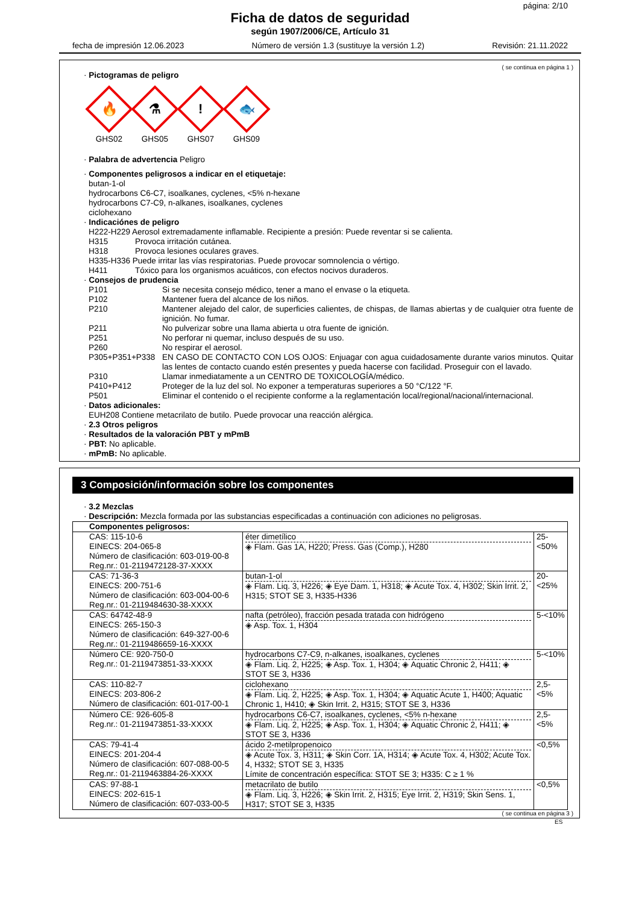página: 2/10
Ficha de datos de seguridad
según 1907/2006/CE, Artículo 31
fecha de impresión 12.06.2023 Número de versión 1.3 (sustituye la versión 1.2) Revisión: 21.11.2022
( se continua en página 1 )
· Pictogramas de peligro
🔥
GHS02
⚗
GHS05
!
GHS07
🐟
GHS09
· Palabra de advertencia Peligro
· Componentes peligrosos a indicar en el etiquetaje:
butan-1-ol
hydrocarbons C6-C7, isoalkanes, cyclenes, <5% n-hexane
hydrocarbons C7-C9, n-alkanes, isoalkanes, cyclenes
ciclohexano
· Indicaciónes de peligro
H222-H229 Aerosol extremadamente inflamable. Recipiente a presión: Puede reventar si se calienta.
H315 Provoca irritación cutánea.
H318 Provoca lesiones oculares graves.
H335-H336 Puede irritar las vías respiratorias. Puede provocar somnolencia o vértigo.
H411 Tóxico para los organismos acuáticos, con efectos nocivos duraderos.
· Consejos de prudencia
P101 Si se necesita consejo médico, tener a mano el envase o la etiqueta.
P102 Mantener fuera del alcance de los niños.
P210 Mantener alejado del calor, de superficies calientes, de chispas, de llamas abiertas y de cualquier otra fuente de ignición. No fumar.
P211 No pulverizar sobre una llama abierta u otra fuente de ignición.
P251 No perforar ni quemar, incluso después de su uso.
P260 No respirar el aerosol.
P305+P351+P338 EN CASO DE CONTACTO CON LOS OJOS: Enjuagar con agua cuidadosamente durante varios minutos. Quitar las lentes de contacto cuando estén presentes y pueda hacerse con facilidad. Proseguir con el lavado.
P310 Llamar inmediatamente a un CENTRO DE TOXICOLOGÍA/médico.
P410+P412 Proteger de la luz del sol. No exponer a temperaturas superiores a 50 °C/122 °F.
P501 Eliminar el contenido o el recipiente conforme a la reglamentación local/regional/nacional/internacional.
· Datos adicionales:
EUH208 Contiene metacrilato de butilo. Puede provocar una reacción alérgica.
· 2.3 Otros peligros
· Resultados de la valoración PBT y mPmB
· PBT: No aplicable.
· mPmB: No aplicable.
3 Composición/información sobre los componentes
· 3.2 Mezclas
· Descripción: Mezcla formada por las substancias especificadas a continuación con adiciones no peligrosas.
| Componentes peligrosos: | | |
| CAS: 115-10-6 EINECS: 204-065-8 Número de clasificación: 603-019-00-8 Reg.nr.: 01-2119472128-37-XXXX | éter dimetílico ◈ Flam. Gas 1A, H220; Press. Gas (Comp.), H280 | 25-<50% |
| CAS: 71-36-3 EINECS: 200-751-6 Número de clasificación: 603-004-00-6 Reg.nr.: 01-2119484630-38-XXXX | butan-1-ol ◈ Flam. Liq. 3, H226; ◈ Eye Dam. 1, H318; ◈ Acute Tox. 4, H302; Skin Irrit. 2, H315; STOT SE 3, H335-H336 | 20-<25% |
| CAS: 64742-48-9 EINECS: 265-150-3 Número de clasificación: 649-327-00-6 Reg.nr.: 01-2119486659-16-XXXX | nafta (petróleo), fracción pesada tratada con hidrógeno ◈ Asp. Tox. 1, H304 | 5-<10% |
| Número CE: 920-750-0 Reg.nr.: 01-2119473851-33-XXXX | hydrocarbons C7-C9, n-alkanes, isoalkanes, cyclenes ◈ Flam. Liq. 2, H225; ◈ Asp. Tox. 1, H304; ◈ Aquatic Chronic 2, H411; ◈ STOT SE 3, H336 | 5-<10% |
| CAS: 110-82-7 EINECS: 203-806-2 Número de clasificación: 601-017-00-1 | ciclohexano ◈ Flam. Liq. 2, H225; ◈ Asp. Tox. 1, H304; ◈ Aquatic Acute 1, H400; Aquatic Chronic 1, H410; ◈ Skin Irrit. 2, H315; STOT SE 3, H336 | 2,5-<5% |
| Número CE: 926-605-8 Reg.nr.: 01-2119473851-33-XXXX | hydrocarbons C6-C7, isoalkanes, cyclenes, <5% n-hexane ◈ Flam. Liq. 2, H225; ◈ Asp. Tox. 1, H304; ◈ Aquatic Chronic 2, H411; ◈ STOT SE 3, H336 | 2,5-<5% |
| CAS: 79-41-4 EINECS: 201-204-4 Número de clasificación: 607-088-00-5 Reg.nr.: 01-2119463884-26-XXXX | ácido 2-metilpropenoico ◈ Acute Tox. 3, H311; ◈ Skin Corr. 1A, H314; ◈ Acute Tox. 4, H302; Acute Tox. 4, H332; STOT SE 3, H335 Límite de concentración específica: STOT SE 3; H335: C ≥ 1 % | <0,5% |
| CAS: 97-88-1 EINECS: 202-615-1 Número de clasificación: 607-033-00-5 | metacrilato de butilo ◈ Flam. Liq. 3, H226; ◈ Skin Irrit. 2, H315; Eye Irrit. 2, H319; Skin Sens. 1, H317; STOT SE 3, H335 | <0,5% |
( se continua en página 3 )
ES